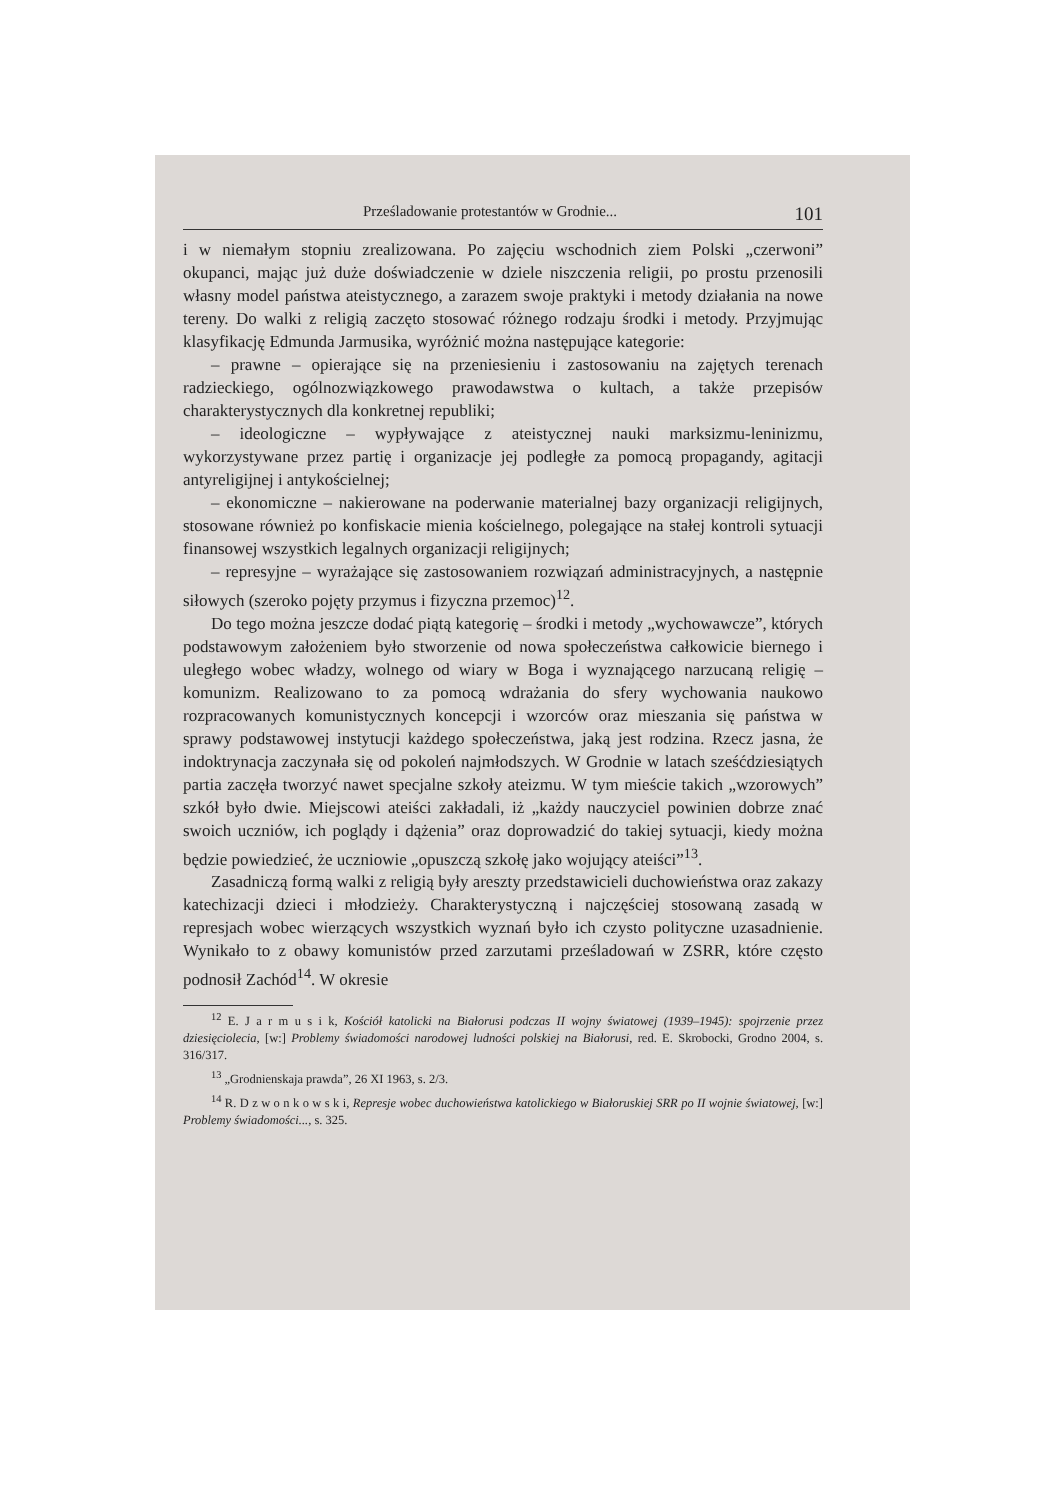Prześladowanie protestantów w Grodnie... 101
i w niemałym stopniu zrealizowana. Po zajęciu wschodnich ziem Polski „czerwoni” okupanci, mając już duże doświadczenie w dziele niszczenia religii, po prostu przenosili własny model państwa ateistycznego, a zarazem swoje praktyki i metody działania na nowe tereny. Do walki z religią zaczęto stosować różnego rodzaju środki i metody. Przyjmując klasyfikację Edmunda Jarmusika, wyróżnić można następujące kategorie:
– prawne – opierające się na przeniesieniu i zastosowaniu na zajętych terenach radzieckiego, ogólnozwiązkowego prawodawstwa o kultach, a także przepisów charakterystycznych dla konkretnej republiki;
– ideologiczne – wypływające z ateistycznej nauki marksizmu-leninizmu, wykorzystywane przez partię i organizacje jej podległe za pomocą propagandy, agitacji antyreligijnej i antykościelnej;
– ekonomiczne – nakierowane na poderwanie materialnej bazy organizacji religijnych, stosowane również po konfiskacie mienia kościelnego, polegające na stałej kontroli sytuacji finansowej wszystkich legalnych organizacji religijnych;
– represyjne – wyrażające się zastosowaniem rozwiązań administracyjnych, a następnie siłowych (szeroko pojęty przymus i fizyczna przemoc)<sup>12</sup>.
Do tego można jeszcze dodać piątą kategorię – środki i metody „wychowawcze”, których podstawowym założeniem było stworzenie od nowa społeczeństwa całkowicie biernego i uległego wobec władzy, wolnego od wiary w Boga i wyznającego narzucaną religię – komunizm. Realizowano to za pomocą wdrażania do sfery wychowania naukowo rozpracowanych komunistycznych koncepcji i wzorców oraz mieszania się państwa w sprawy podstawowej instytucji każdego społeczeństwa, jaką jest rodzina. Rzecz jasna, że indoktrynacja zaczynała się od pokoleń najmłodszych. W Grodnie w latach sześćdziesiątych partia zaczęła tworzyć nawet specjalne szkoły ateizmu. W tym mieście takich „wzorowych” szkół było dwie. Miejscowi ateiści zakładali, iż „każdy nauczyciel powinien dobrze znać swoich uczniów, ich poglądy i dążenia” oraz doprowadzić do takiej sytuacji, kiedy można będzie powiedzieć, że uczniowie „opuszczą szkołę jako wojujący ateiści”<sup>13</sup>.
Zasadniczą formą walki z religią były areszty przedstawicieli duchowieństwa oraz zakazy katechizacji dzieci i młodzieży. Charakterystyczną i najczęściej stosowaną zasadą w represjach wobec wierzących wszystkich wyznań było ich czysto polityczne uzasadnienie. Wynikało to z obawy komunistów przed zarzutami prześladowań w ZSRR, które często podnosił Zachód<sup>14</sup>. W okresie
<sup>12</sup> E. J a r m u s i k, Kościół katolicki na Białorusi podczas II wojny światowej (1939–1945): spojrzenie przez dziesięciolecia, [w:] Problemy świadomości narodowej ludności polskiej na Białorusi, red. E. Skrobocki, Grodno 2004, s. 316/317.
<sup>13</sup> „Grodnienskaja prawda”, 26 XI 1963, s. 2/3.
<sup>14</sup> R. D z w o n k o w s k i, Represje wobec duchowieństwa katolickiego w Białoruskiej SRR po II wojnie światowej, [w:] Problemy świadomości..., s. 325.